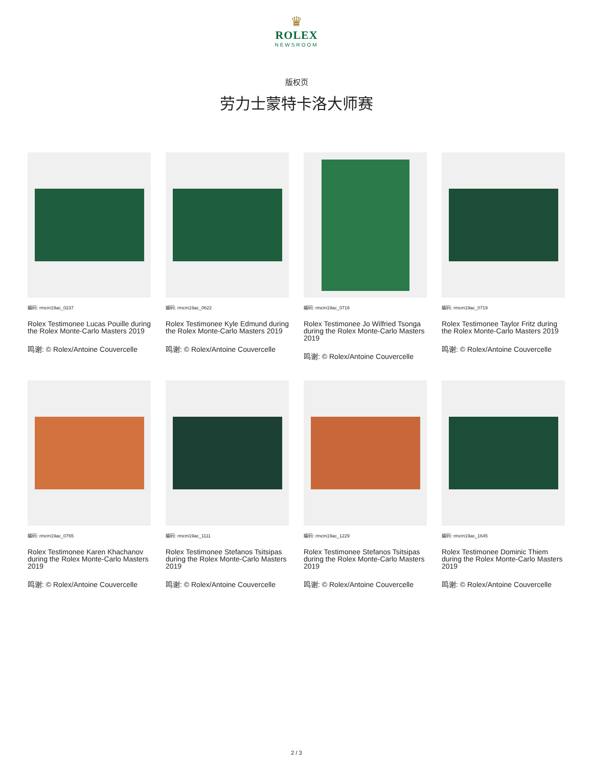♛
ROLEX
NEWSROOM
版权页
劳力士蒙特卡洛大师赛
编码: rmcm19ac_0237
Rolex Testimonee Lucas Pouille during the Rolex Monte-Carlo Masters 2019
鸣谢: © Rolex/Antoine Couvercelle
编码: rmcm19ac_0622
Rolex Testimonee Kyle Edmund during the Rolex Monte-Carlo Masters 2019
鸣谢: © Rolex/Antoine Couvercelle
编码: rmcm19ac_0716
Rolex Testimonee Jo Wilfried Tsonga during the Rolex Monte-Carlo Masters 2019
鸣谢: © Rolex/Antoine Couvercelle
编码: rmcm19ac_0719
Rolex Testimonee Taylor Fritz during the Rolex Monte-Carlo Masters 2019
鸣谢: © Rolex/Antoine Couvercelle
编码: rmcm19ac_0765
Rolex Testimonee Karen Khachanov during the Rolex Monte-Carlo Masters 2019
鸣谢: © Rolex/Antoine Couvercelle
编码: rmcm19ac_1111
Rolex Testimonee Stefanos Tsitsipas during the Rolex Monte-Carlo Masters 2019
鸣谢: © Rolex/Antoine Couvercelle
编码: rmcm19ac_1229
Rolex Testimonee Stefanos Tsitsipas during the Rolex Monte-Carlo Masters 2019
鸣谢: © Rolex/Antoine Couvercelle
编码: rmcm19ac_1645
Rolex Testimonee Dominic Thiem during the Rolex Monte-Carlo Masters 2019
鸣谢: © Rolex/Antoine Couvercelle
2 / 3